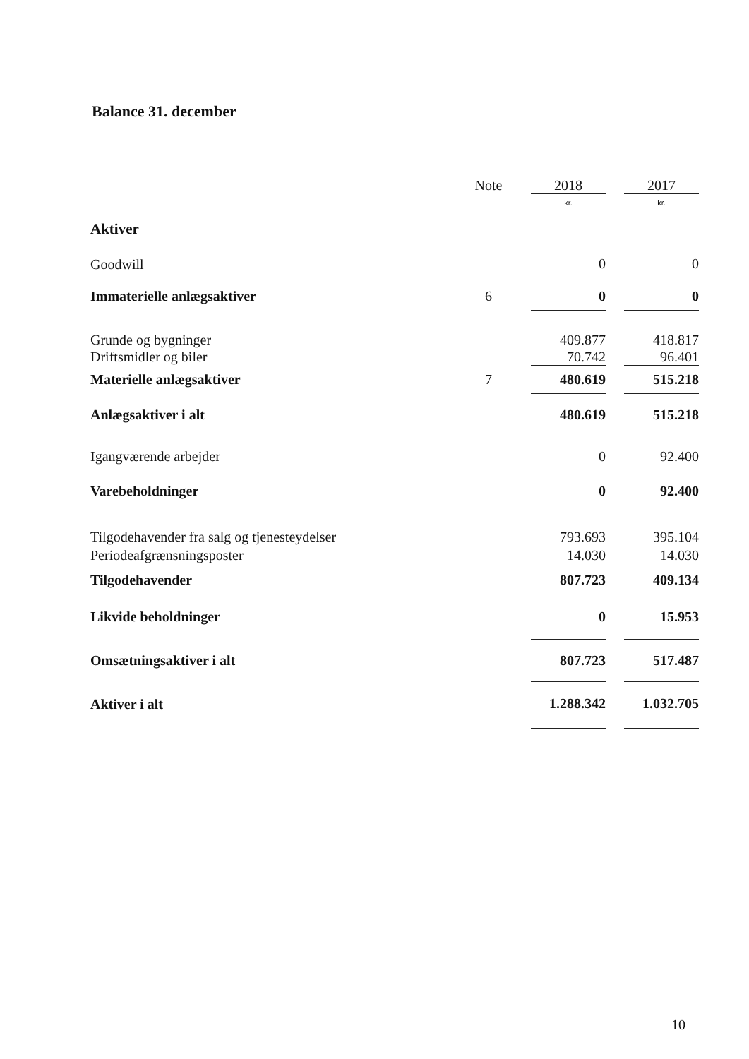Balance 31. december
| | Note | | 2018 | | 2017 |
| --- | --- | --- | --- | --- | --- |
| | | | kr. | | kr. |
| Aktiver | | | | | |
| Goodwill | | | 0 | | 0 |
| Immaterielle anlægsaktiver | 6 | | 0 | | 0 |
| Grunde og bygninger | | | 409.877 | | 418.817 |
| Driftsmidler og biler | | | 70.742 | | 96.401 |
| Materielle anlægsaktiver | 7 | | 480.619 | | 515.218 |
| Anlægsaktiver i alt | | | 480.619 | | 515.218 |
| Igangværende arbejder | | | 0 | | 92.400 |
| Varebeholdninger | | | 0 | | 92.400 |
| Tilgodehavender fra salg og tjenesteydelser | | | 793.693 | | 395.104 |
| Periodeafgrænsningsposter | | | 14.030 | | 14.030 |
| Tilgodehavender | | | 807.723 | | 409.134 |
| Likvide beholdninger | | | 0 | | 15.953 |
| Omsætningsaktiver i alt | | | 807.723 | | 517.487 |
| Aktiver i alt | | | 1.288.342 | | 1.032.705 |
10